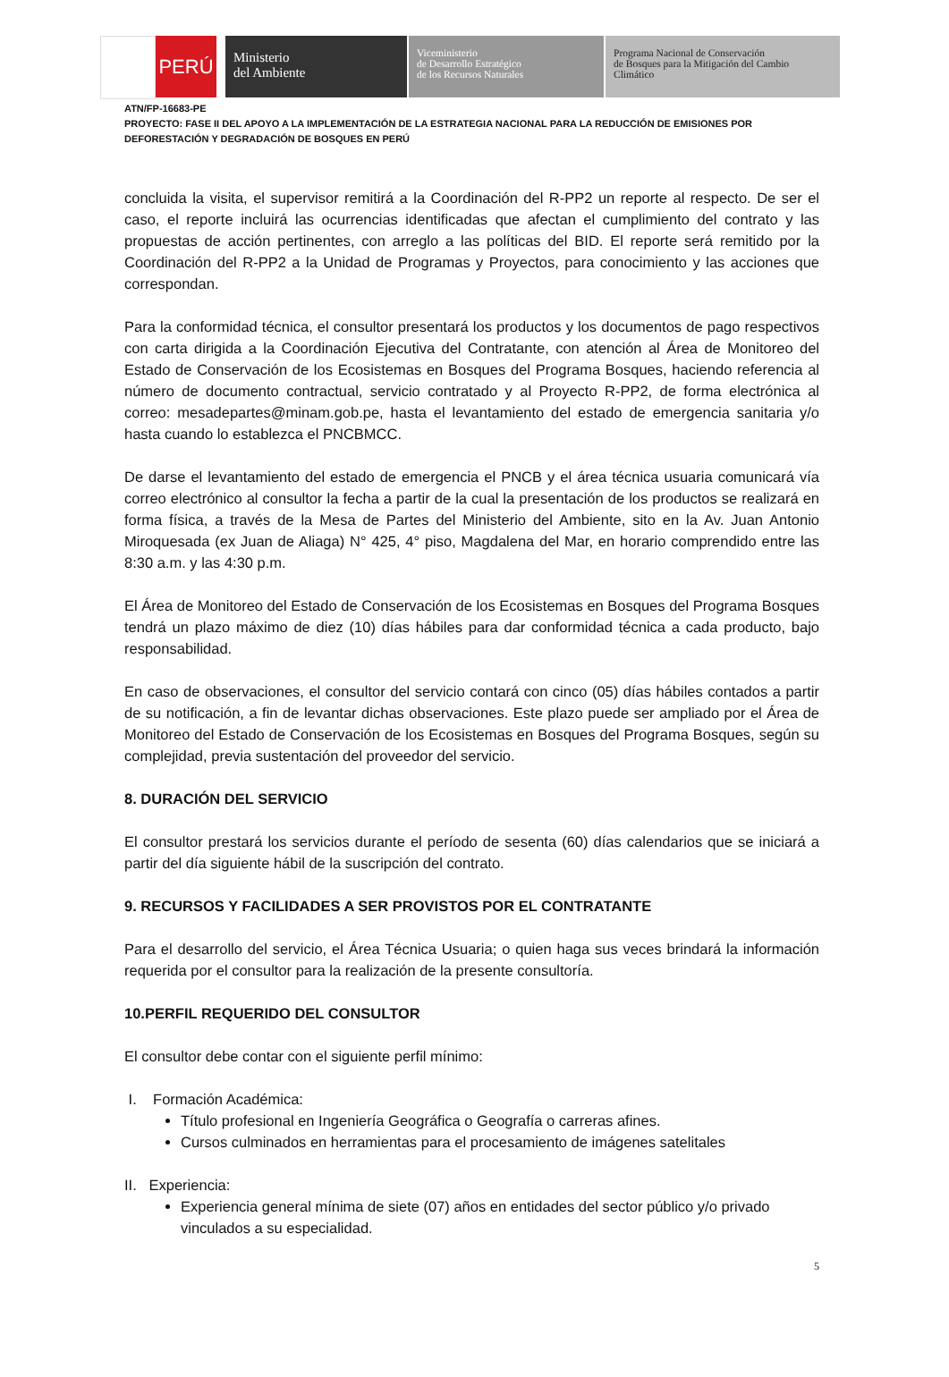PERÚ
Ministerio
del Ambiente
Viceministerio
de Desarrollo Estratégico
de los Recursos Naturales
Programa Nacional de Conservación
de Bosques para la Mitigación del Cambio
Climático
ATN/FP-16683-PE
PROYECTO: FASE II DEL APOYO A LA IMPLEMENTACIÓN DE LA ESTRATEGIA NACIONAL PARA LA REDUCCIÓN DE EMISIONES POR DEFORESTACIÓN Y DEGRADACIÓN DE BOSQUES EN PERÚ
concluida la visita, el supervisor remitirá a la Coordinación del R-PP2 un reporte al respecto. De ser el caso, el reporte incluirá las ocurrencias identificadas que afectan el cumplimiento del contrato y las propuestas de acción pertinentes, con arreglo a las políticas del BID. El reporte será remitido por la Coordinación del R-PP2 a la Unidad de Programas y Proyectos, para conocimiento y las acciones que correspondan.
Para la conformidad técnica, el consultor presentará los productos y los documentos de pago respectivos con carta dirigida a la Coordinación Ejecutiva del Contratante, con atención al Área de Monitoreo del Estado de Conservación de los Ecosistemas en Bosques del Programa Bosques, haciendo referencia al número de documento contractual, servicio contratado y al Proyecto R-PP2, de forma electrónica al correo: mesadepartes@minam.gob.pe, hasta el levantamiento del estado de emergencia sanitaria y/o hasta cuando lo establezca el PNCBMCC.
De darse el levantamiento del estado de emergencia el PNCB y el área técnica usuaria comunicará vía correo electrónico al consultor la fecha a partir de la cual la presentación de los productos se realizará en forma física, a través de la Mesa de Partes del Ministerio del Ambiente, sito en la Av. Juan Antonio Miroquesada (ex Juan de Aliaga) N° 425, 4° piso, Magdalena del Mar, en horario comprendido entre las 8:30 a.m. y las 4:30 p.m.
El Área de Monitoreo del Estado de Conservación de los Ecosistemas en Bosques del Programa Bosques tendrá un plazo máximo de diez (10) días hábiles para dar conformidad técnica a cada producto, bajo responsabilidad.
En caso de observaciones, el consultor del servicio contará con cinco (05) días hábiles contados a partir de su notificación, a fin de levantar dichas observaciones. Este plazo puede ser ampliado por el Área de Monitoreo del Estado de Conservación de los Ecosistemas en Bosques del Programa Bosques, según su complejidad, previa sustentación del proveedor del servicio.
8. DURACIÓN DEL SERVICIO
El consultor prestará los servicios durante el período de sesenta (60) días calendarios que se iniciará a partir del día siguiente hábil de la suscripción del contrato.
9. RECURSOS Y FACILIDADES A SER PROVISTOS POR EL CONTRATANTE
Para el desarrollo del servicio, el Área Técnica Usuaria; o quien haga sus veces brindará la información requerida por el consultor para la realización de la presente consultoría.
10.PERFIL REQUERIDO DEL CONSULTOR
El consultor debe contar con el siguiente perfil mínimo:
I. Formación Académica:
Título profesional en Ingeniería Geográfica o Geografía o carreras afines.
Cursos culminados en herramientas para el procesamiento de imágenes satelitales
II. Experiencia:
Experiencia general mínima de siete (07) años en entidades del sector público y/o privado vinculados a su especialidad.
5